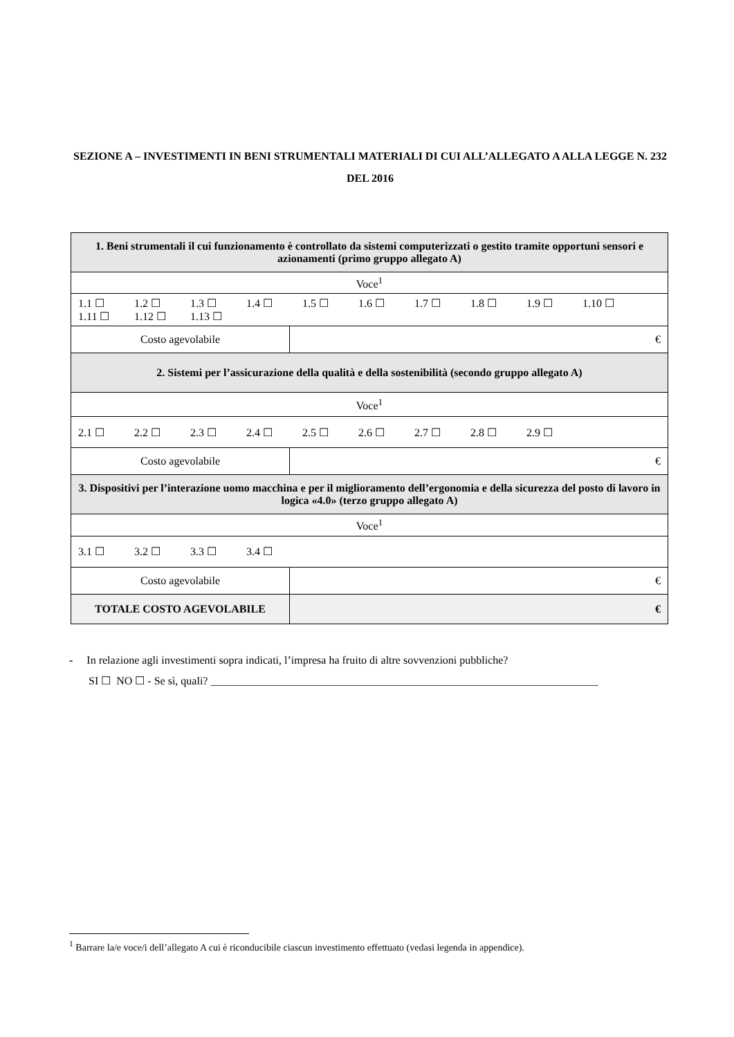SEZIONE A – INVESTIMENTI IN BENI STRUMENTALI MATERIALI DI CUI ALL’ALLEGATO A ALLA LEGGE N. 232 DEL 2016
| 1. Beni strumentali il cui funzionamento è controllato da sistemi computerizzati o gestito tramite opportuni sensori e azionamenti (primo gruppo allegato A) | |
| Voce<sup>1</sup> | |
| 1.1 ☐ 1.2 ☐ 1.3 ☐ 1.4 ☐ 1.5 ☐ 1.6 ☐ 1.7 ☐ 1.8 ☐ 1.9 ☐ 1.10 ☐ 1.11 ☐ 1.12 ☐ 1.13 ☐ | |
| Costo agevolabile | € |
| 2. Sistemi per l’assicurazione della qualità e della sostenibilità (secondo gruppo allegato A) | |
| Voce<sup>1</sup> | |
| 2.1 ☐ 2.2 ☐ 2.3 ☐ 2.4 ☐ 2.5 ☐ 2.6 ☐ 2.7 ☐ 2.8 ☐ 2.9 ☐ | |
| Costo agevolabile | € |
| 3. Dispositivi per l’interazione uomo macchina e per il miglioramento dell’ergonomia e della sicurezza del posto di lavoro in logica «4.0» (terzo gruppo allegato A) | |
| Voce<sup>1</sup> | |
| 3.1 ☐ 3.2 ☐ 3.3 ☐ 3.4 ☐ | |
| Costo agevolabile | € |
| TOTALE COSTO AGEVOLABILE | € |
- In relazione agli investimenti sopra indicati, l’impresa ha fruito di altre sovvenzioni pubbliche?
SI ☐ NO ☐ - Se sì, quali? ______________________________________________________________________
<sup>1</sup> Barrare la/e voce/i dell’allegato A cui è riconducibile ciascun investimento effettuato (vedasi legenda in appendice).